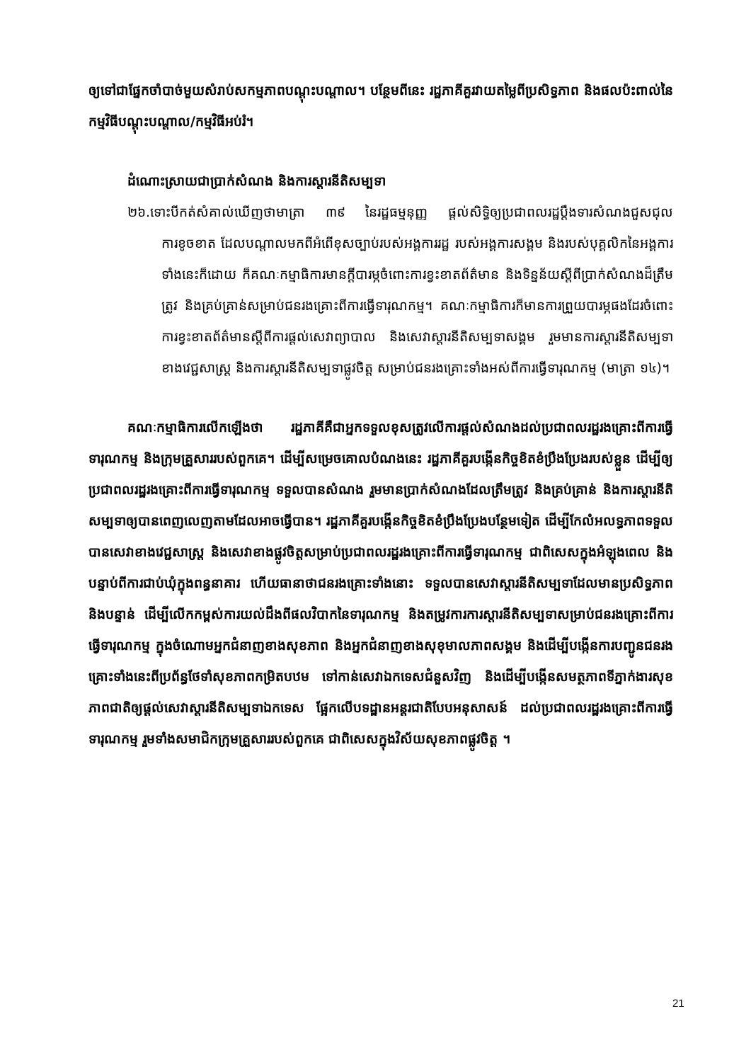ឲ្យទៅជាផ្នែកចាំបាច់មួយសំរាប់សកម្មភាពបណ្តុះបណ្តាល។ បន្ថែមពីនេះ រដ្ឋភាគីគួរវាយតម្លៃពីប្រសិទ្ធភាព និងផលប៉ះពាល់នៃកម្មវិធីបណ្តុះបណ្តាល/កម្មវិធីអប់រំ។
ដំណោះស្រាយជាប្រាក់សំណង និងការស្តារនីតិសម្បទា
២៦.ទោះបីកត់សំគាល់ឃើញថាមាត្រា ៣៩ នៃរដ្ឋធម្មនុញ្ញ ផ្តល់សិទ្ធិឲ្យប្រជាពលរដ្ឋប្តឹងទារសំណងជួសជុលការខូចខាត ដែលបណ្តាលមកពីអំពើខុសច្បាប់របស់អង្គការរដ្ឋ របស់អង្គការសង្គម និងរបស់បុគ្គលិកនៃអង្គការទាំងនេះក៏ដោយ ក៏គណៈកម្មាធិការមានក្តីបារម្ភចំពោះការខ្វះខាតព័ត៌មាន និងទិន្នន័យស្តីពីប្រាក់សំណងដ៏ត្រឹមត្រូវ និងគ្រប់គ្រាន់សម្រាប់ជនរងគ្រោះពីការធ្វើទារុណកម្ម។ គណៈកម្មាធិការក៏មានការព្រួយបារម្ភផងដែរចំពោះការខ្វះខាតព័ត៌មានស្តីពីការផ្តល់សេវាព្យាបាល និងសេវាស្តារនីតិសម្បទាសង្គម រួមមានការស្តារនីតិសម្បទាខាងវេជ្ជសាស្ត្រ និងការស្តារនីតិសម្បទាផ្លូវចិត្ត សម្រាប់ជនរងគ្រោះទាំងអស់ពីការធ្វើទារុណកម្ម (មាត្រា ១៤)។
គណៈកម្មាធិការលើកឡើងថា រដ្ឋភាគីគឺជាអ្នកទទួលខុសត្រូវលើការផ្តល់សំណងដល់ប្រជាពលរដ្ឋរងគ្រោះពីការធ្វើទារុណកម្ម និងក្រុមគ្រួសាររបស់ពួកគេ។ ដើម្បីសម្រេចគោលបំណងនេះ រដ្ឋភាគីគួរបង្កើនកិច្ចខិតខំប្រឹងប្រែងរបស់ខ្លួន ដើម្បីឲ្យប្រជាពលរដ្ឋរងគ្រោះពីការធ្វើទារុណកម្ម ទទួលបានសំណង រួមមានប្រាក់សំណងដែលត្រឹមត្រូវ និងគ្រប់គ្រាន់ និងការស្តារនីតិសម្បទាឲ្យបានពេញលេញតាមដែលអាចធ្វើបាន។ រដ្ឋភាគីគួរបង្កើនកិច្ចខិតខំប្រឹងប្រែងបន្ថែមទៀត ដើម្បីកែលំអលទ្ធភាពទទួលបានសេវាខាងវេជ្ជសាស្ត្រ និងសេវាខាងផ្លូវចិត្តសម្រាប់ប្រជាពលរដ្ឋរងគ្រោះពីការធ្វើទារុណកម្ម ជាពិសេសក្នុងអំឡុងពេល និងបន្ទាប់ពីការជាប់ឃុំក្នុងពន្ធនាគារ ហើយធានាថាជនរងគ្រោះទាំងនោះ ទទួលបានសេវាស្តារនីតិសម្បទាដែលមានប្រសិទ្ធភាព និងបន្ទាន់ ដើម្បីលើកកម្ពស់ការយល់ដឹងពីផលវិបាកនៃទារុណកម្ម និងតម្រូវការការស្តារនីតិសម្បទាសម្រាប់ជនរងគ្រោះពីការធ្វើទារុណកម្ម ក្នុងចំណោមអ្នកជំនាញខាងសុខភាព និងអ្នកជំនាញខាងសុខុមាលភាពសង្គម និងដើម្បីបង្កើនការបញ្ជូនជនរងគ្រោះទាំងនេះពីប្រព័ន្ធថែទាំសុខភាពកម្រិតបឋម ទៅកាន់សេវាឯកទេសជំនួសវិញ និងដើម្បីបង្កើនសមត្ថភាពទីភ្នាក់ងារសុខភាពជាតិឲ្យផ្តល់សេវាស្តារនីតិសម្បទាឯកទេស ផ្អែកលើបទដ្ឋានអន្តរជាតិបែបអនុសាសន៍ ដល់ប្រជាពលរដ្ឋរងគ្រោះពីការធ្វើទារុណកម្ម រួមទាំងសមាជិកក្រុមគ្រួសាររបស់ពួកគេ ជាពិសេសក្នុងវិស័យសុខភាពផ្លូវចិត្ត ។
21